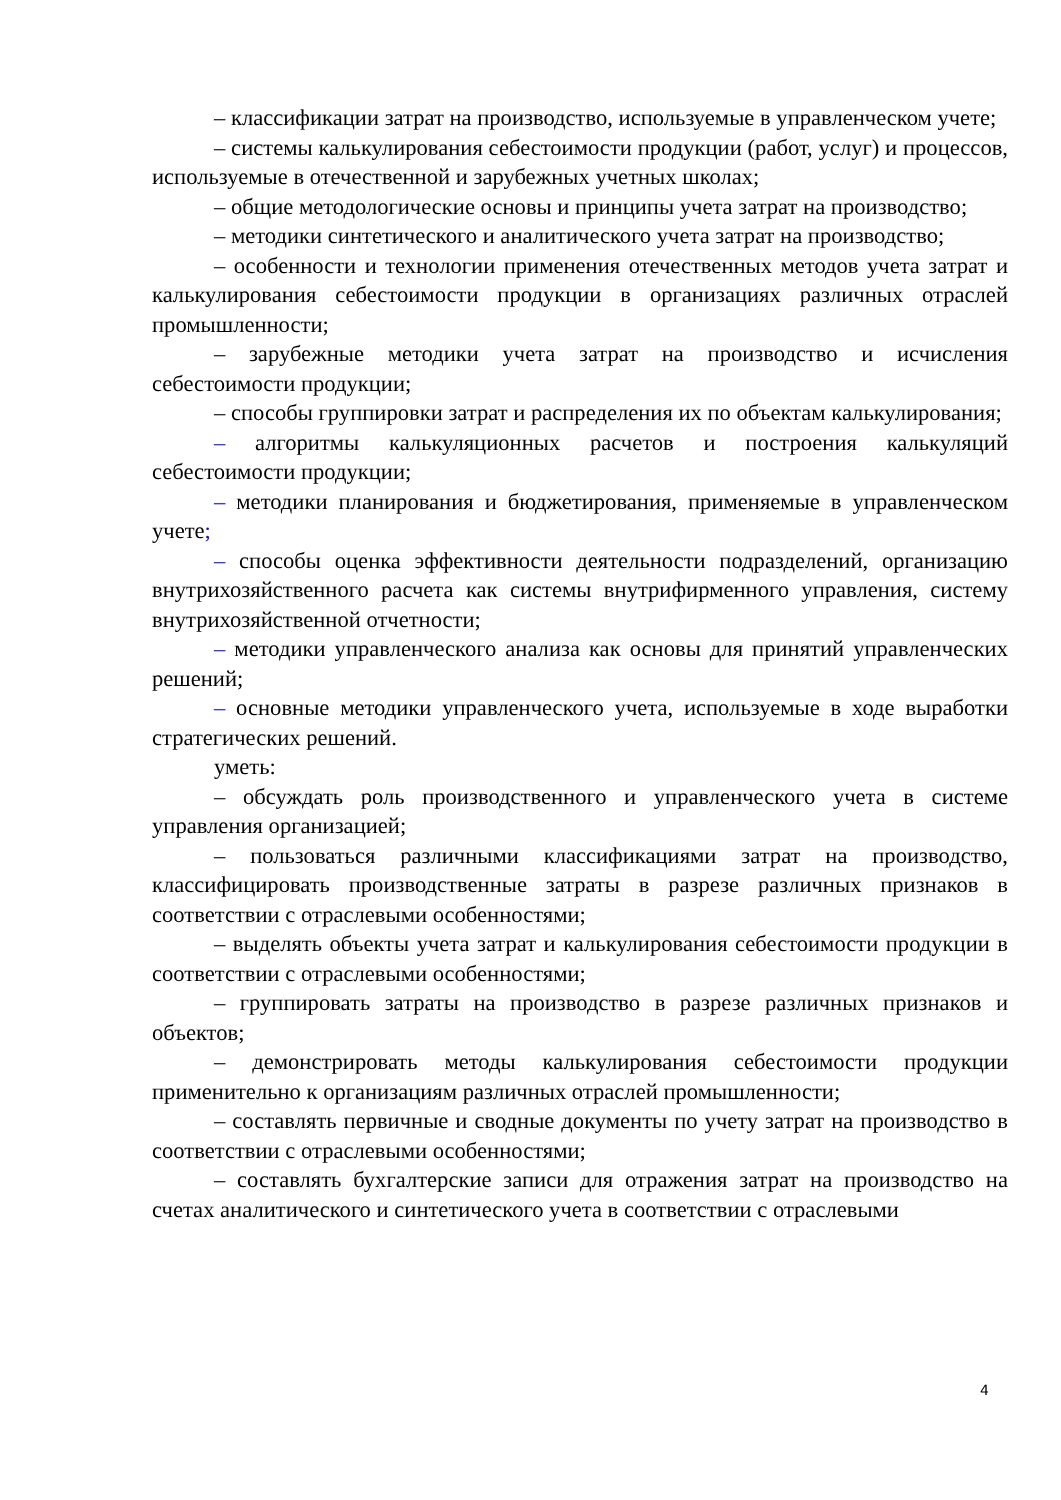– классификации затрат на производство, используемые в управленческом учете;
– системы калькулирования себестоимости продукции (работ, услуг) и процессов, используемые в отечественной и зарубежных учетных школах;
– общие методологические основы и принципы учета затрат на производство;
– методики синтетического и аналитического учета затрат на производство;
– особенности и технологии применения отечественных методов учета затрат и калькулирования себестоимости продукции в организациях различных отраслей промышленности;
– зарубежные методики учета затрат на производство и исчисления себестоимости продукции;
– способы группировки затрат и распределения их по объектам калькулирования;
– алгоритмы калькуляционных расчетов и построения калькуляций себестоимости продукции;
– методики планирования и бюджетирования, применяемые в управленческом учете;
– способы оценка эффективности деятельности подразделений, организацию внутрихозяйственного расчета как системы внутрифирменного управления, систему внутрихозяйственной отчетности;
– методики управленческого анализа как основы для принятий управленческих решений;
– основные методики управленческого учета, используемые в ходе выработки стратегических решений.
уметь:
– обсуждать роль производственного и управленческого учета в системе управления организацией;
– пользоваться различными классификациями затрат на производство, классифицировать производственные затраты в разрезе различных признаков в соответствии с отраслевыми особенностями;
– выделять объекты учета затрат и калькулирования себестоимости продукции в соответствии с отраслевыми особенностями;
– группировать затраты на производство в разрезе различных признаков и объектов;
– демонстрировать методы калькулирования себестоимости продукции применительно к организациям различных отраслей промышленности;
– составлять первичные и сводные документы по учету затрат на производство в соответствии с отраслевыми особенностями;
– составлять бухгалтерские записи для отражения затрат на производство на счетах аналитического и синтетического учета в соответствии с отраслевыми
4